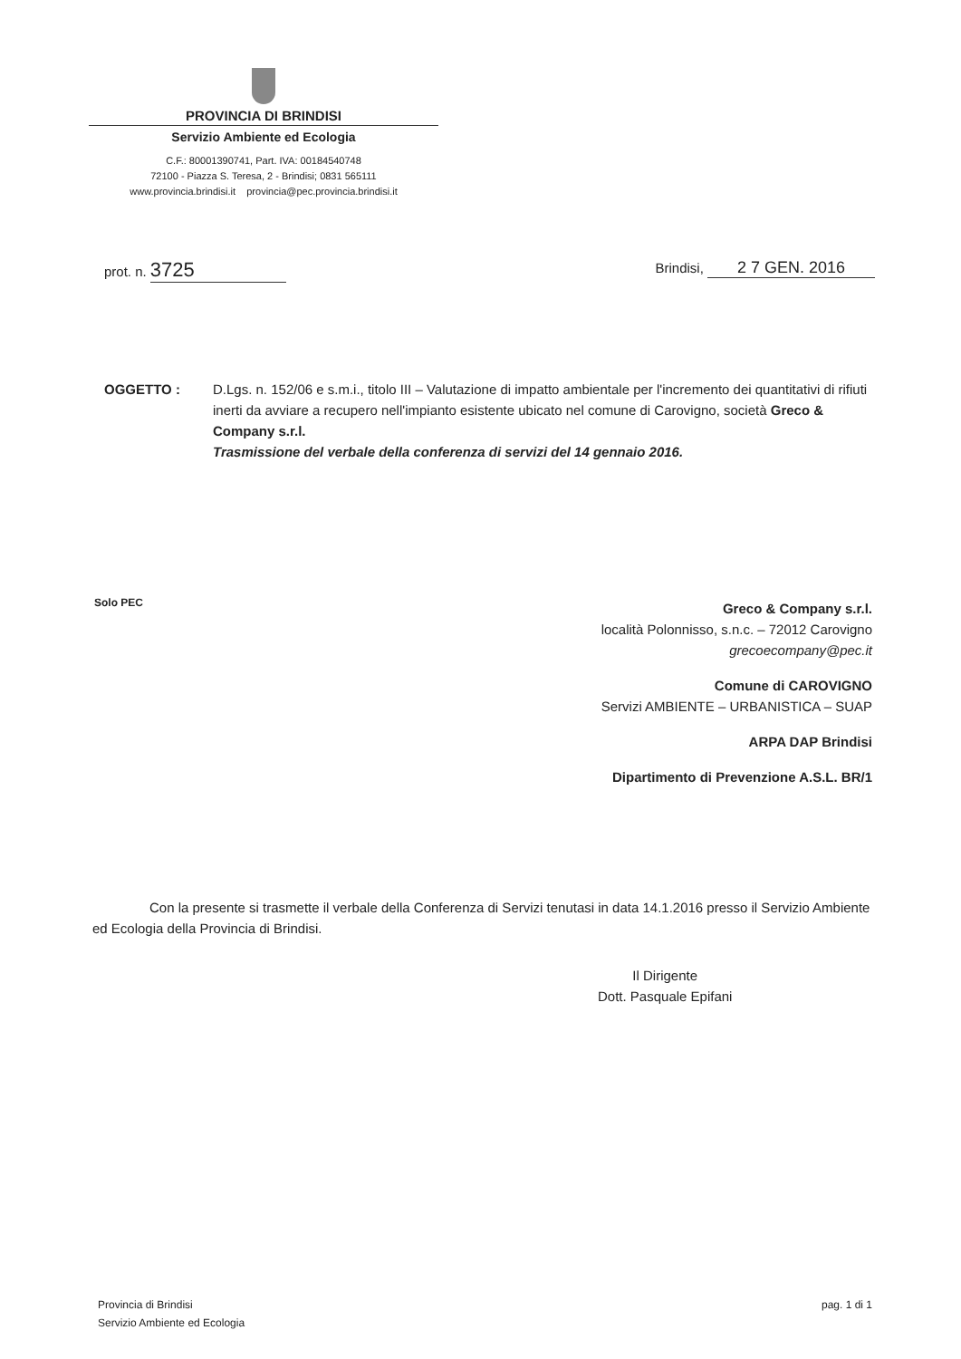PROVINCIA DI BRINDISI
Servizio Ambiente ed Ecologia
C.F.: 80001390741, Part. IVA: 00184540748
72100 - Piazza S. Teresa, 2 - Brindisi; 0831 565111
www.provincia.brindisi.it provincia@pec.provincia.brindisi.it
prot. n. 3725
Brindisi, 2 7 GEN. 2016
OGGETTO : D.Lgs. n. 152/06 e s.m.i., titolo III – Valutazione di impatto ambientale per l'incremento dei quantitativi di rifiuti inerti da avviare a recupero nell'impianto esistente ubicato nel comune di Carovigno, società Greco & Company s.r.l.
Trasmissione del verbale della conferenza di servizi del 14 gennaio 2016.
Solo PEC
Greco & Company s.r.l.
località Polonnisso, s.n.c. – 72012 Carovigno
grecoecompany@pec.it
Comune di CAROVIGNO
Servizi AMBIENTE – URBANISTICA – SUAP
ARPA DAP Brindisi
Dipartimento di Prevenzione A.S.L. BR/1
Con la presente si trasmette il verbale della Conferenza di Servizi tenutasi in data 14.1.2016 presso il Servizio Ambiente ed Ecologia della Provincia di Brindisi.
Il Dirigente
Dott. Pasquale Epifani
Provincia di Brindisi
Servizio Ambiente ed Ecologia
pag. 1 di 1